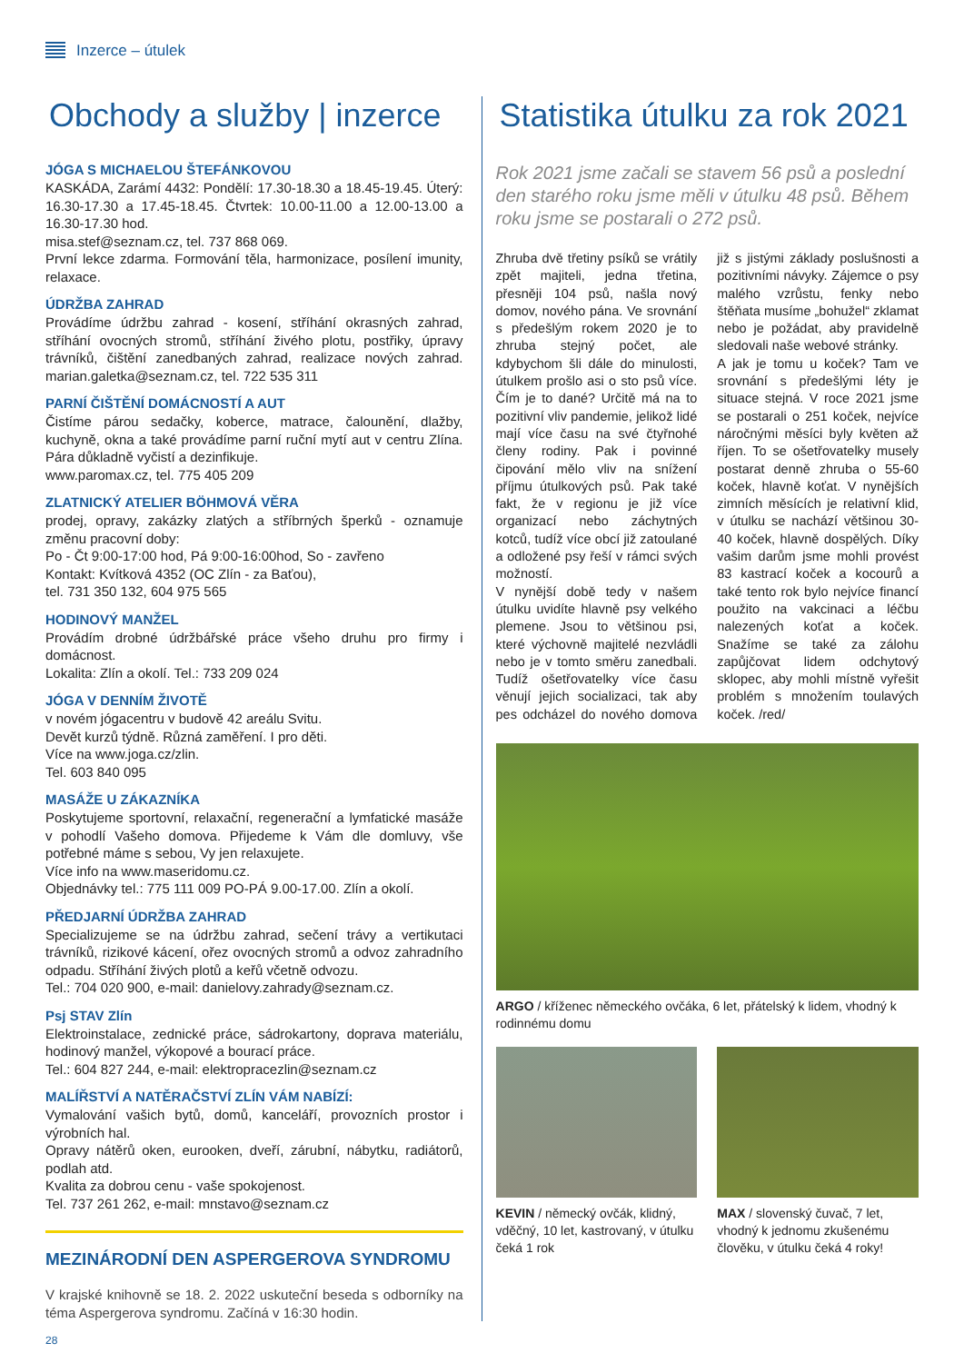Inzerce – útulek
Obchody a služby | inzerce
JÓGA S MICHAELOU ŠTEFÁNKOVOU
KASKÁDA, Zarámí 4432: Pondělí: 17.30-18.30 a 18.45-19.45. Úterý: 16.30-17.30 a 17.45-18.45. Čtvrtek: 10.00-11.00 a 12.00-13.00 a 16.30-17.30 hod.
misa.stef@seznam.cz, tel. 737 868 069.
První lekce zdarma. Formování těla, harmonizace, posílení imunity, relaxace.
ÚDRŽBA ZAHRAD
Provádíme údržbu zahrad - kosení, stříhání okrasných zahrad, stříhání ovocných stromů, stříhání živého plotu, postřiky, úpravy trávníků, čištění zanedbaných zahrad, realizace nových zahrad. marian.galetka@seznam.cz, tel. 722 535 311
PARNÍ ČIŠTĚNÍ DOMÁCNOSTÍ A AUT
Čistíme párou sedačky, koberce, matrace, čalounění, dlažby, kuchyně, okna a také provádíme parní ruční mytí aut v centru Zlína. Pára důkladně vyčistí a dezinfikuje.
www.paromax.cz, tel. 775 405 209
ZLATNICKÝ ATELIER BÖHMOVÁ VĚRA
prodej, opravy, zakázky zlatých a stříbrných šperků - oznamuje změnu pracovní doby:
Po - Čt 9:00-17:00 hod, Pá 9:00-16:00hod, So - zavřeno
Kontakt: Kvítková 4352 (OC Zlín - za Baťou),
tel. 731 350 132, 604 975 565
HODINOVÝ MANŽEL
Provádím drobné údržbářské práce všeho druhu pro firmy i domácnost.
Lokalita: Zlín a okolí. Tel.: 733 209 024
JÓGA V DENNÍM ŽIVOTĚ
v novém jógacentru v budově 42 areálu Svitu.
Devět kurzů týdně. Různá zaměření. I pro děti.
Více na www.joga.cz/zlin.
Tel. 603 840 095
MASÁŽE U ZÁKAZNÍKA
Poskytujeme sportovní, relaxační, regenerační a lymfatické masáže v pohodlí Vašeho domova. Přijedeme k Vám dle domluvy, vše potřebné máme s sebou, Vy jen relaxujete.
Více info na www.maseridomu.cz.
Objednávky tel.: 775 111 009 PO-PÁ 9.00-17.00. Zlín a okolí.
PŘEDJARNÍ ÚDRŽBA ZAHRAD
Specializujeme se na údržbu zahrad, sečení trávy a vertikutaci trávníků, rizikové kácení, ořez ovocných stromů a odvoz zahradního odpadu. Stříhání živých plotů a keřů včetně odvozu.
Tel.: 704 020 900, e-mail: danielovy.zahrady@seznam.cz.
Psj STAV Zlín
Elektroinstalace, zednické práce, sádrokartony, doprava materiálu, hodinový manžel, výkopové a bourací práce.
Tel.: 604 827 244, e-mail: elektropracezlin@seznam.cz
MALÍŘSTVÍ A NATĚRAČSTVÍ ZLÍN VÁM NABÍZÍ:
Vymalování vašich bytů, domů, kanceláří, provozních prostor i výrobních hal.
Opravy nátěrů oken, eurooken, dveří, zárubní, nábytku, radiátorů, podlah atd.
Kvalita za dobrou cenu - vaše spokojenost.
Tel. 737 261 262, e-mail: mnstavo@seznam.cz
MEZINÁRODNÍ DEN ASPERGEROVA SYNDROMU
V krajské knihovně se 18. 2. 2022 uskuteční beseda s odborníky na téma Aspergerova syndromu. Začíná v 16:30 hodin.
Statistika útulku za rok 2021
Rok 2021 jsme začali se stavem 56 psů a poslední den starého roku jsme měli v útulku 48 psů. Během roku jsme se postarali o 272 psů.
Zhruba dvě třetiny psíků se vrátily zpět majiteli, jedna třetina, přesněji 104 psů, našla nový domov, nového pána. Ve srovnání s předešlým rokem 2020 je to zhruba stejný počet, ale kdybychom šli dále do minulosti, útulkem prošlo asi o sto psů více. Čím je to dané? Určitě má na to pozitivní vliv pandemie, jelikož lidé mají více času na své čtyřnohé členy rodiny. Pak i povinné čipování mělo vliv na snížení příjmu útulkových psů. Pak také fakt, že v regionu je již více organizací nebo záchytných kotců, tudíž více obcí již zatoulané a odložené psy řeší v rámci svých možností.
V nynější době tedy v našem útulku uvidíte hlavně psy velkého plemene. Jsou to většinou psi, které výchovně majitelé nezvládli nebo je v tomto směru zanedbali. Tudíž ošetřovatelky více času věnují jejich socializaci, tak aby pes odcházel do nového domova již s jistými základy poslušnosti a pozitivními návyky. Zájemce o psy malého vzrůstu, fenky nebo štěňata musíme „bohužel“ zklamat nebo je požádat, aby pravidelně sledovali naše webové stránky.
A jak je tomu u koček? Tam ve srovnání s předešlými léty je situace stejná. V roce 2021 jsme se postarali o 251 koček, nejvíce náročnými měsíci byly květen až říjen. To se ošetřovatelky musely postarat denně zhruba o 55-60 koček, hlavně koťat. V nynějších zimních měsících je relativní klid, v útulku se nachází většinou 30-40 koček, hlavně dospělých. Díky vašim darům jsme mohli provést 83 kastrací koček a kocourů a také tento rok bylo nejvíce financí použito na vakcinaci a léčbu nalezených koťat a koček. Snažíme se také za zálohu zapůjčovat lidem odchytový sklopec, aby mohli místně vyřešit problém s množením toulavých koček. /red/
ARGO / kříženec německého ovčáka, 6 let, přátelský k lidem, vhodný k rodinnému domu
KEVIN / německý ovčák, klidný, vděčný, 10 let, kastrovaný, v útulku čeká 1 rok
MAX / slovenský čuvač, 7 let, vhodný k jednomu zkušenému člověku, v útulku čeká 4 roky!
28